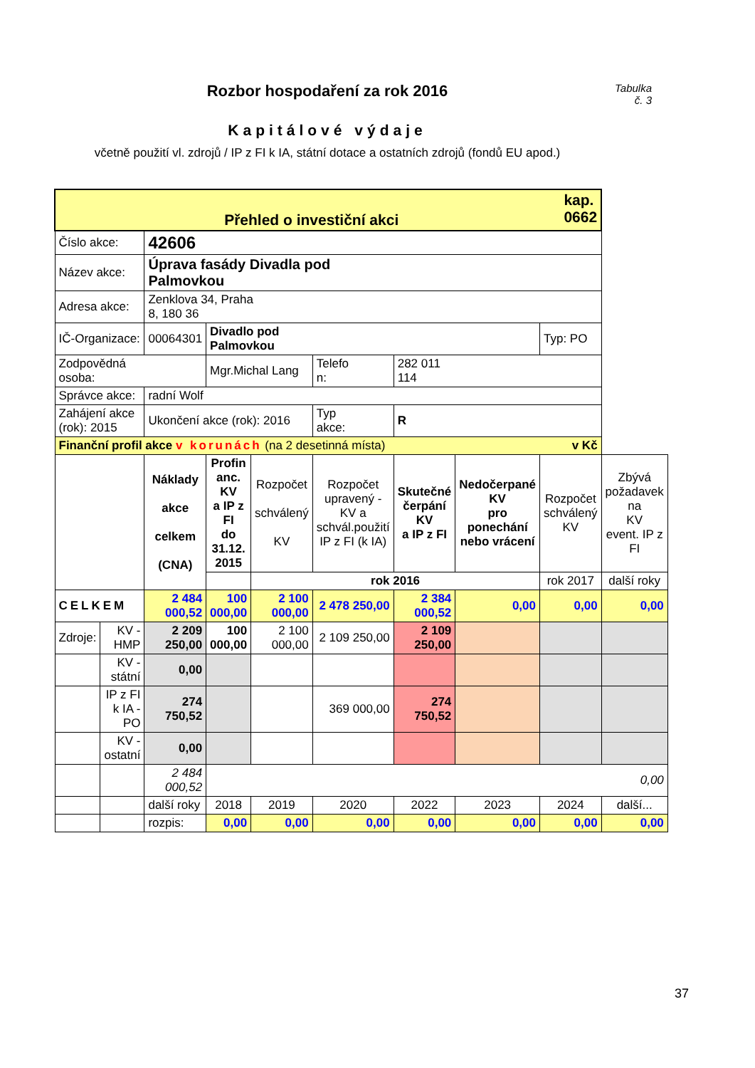Tabulka
č. 3
Rozbor hospodaření za rok 2016
Kapitálové výdaje
včetně použití vl. zdrojů / IP z FI k IA, státní dotace a ostatních zdrojů (fondů EU apod.)
| kap. 0662 Přehled o investiční akci | | | | | | | | | |
| Číslo akce: | | 42606 | | | | | | | |
| Název akce: | | Úprava fasády Divadla pod Palmovkou | | | | | | | |
| Adresa akce: | | Zenklova 34, Praha 8, 180 36 | | | | | | | |
| IČ-Organizace: | | 00064301 | Divadlo pod Palmovkou | | | | | Typ: PO | |
| Zodpovědná osoba: | | | Mgr.Michal Lang | | Telefo n: | 282 011 114 | | | |
| Správce akce: | | radní Wolf | | | | | | | |
| Zahájení akce (rok): 2015 | | Ukončení akce (rok): 2016 | | | Typ akce: | R | | | |
| Finanční profil akce v korunách (na 2 desetinná místa) v Kč | | | | | | | | | |
| | | Náklady akce celkem (CNA) | Profin anc. KV a IP z FI do 31.12. 2015 | Rozpočet schválený KV | Rozpočet upravený - KV a schvál.použití IP z FI (k IA) | Skutečné čerpání KV a IP z FI | Nedočerpané KV pro ponechání nebo vrácení | Rozpočet schválený KV | Zbývá požadavek na KV event. IP z FI |
| | | | | rok 2016 | | | | rok 2017 | další roky |
| CELKEM | | 2 484 000,52 | 100 000,00 | 2 100 000,00 | 2 478 250,00 | 2 384 000,52 | 0,00 | 0,00 | 0,00 |
| Zdroje: | KV - HMP | 2 209 250,00 | 100 000,00 | 2 100 000,00 | 2 109 250,00 | 2 109 250,00 | | | |
| | KV - státní | 0,00 | | | | | | | |
| | IP z FI k IA - PO | 274 750,52 | | | 369 000,00 | 274 750,52 | | | |
| | KV - ostatní | 0,00 | | | | | | | |
| | | 2 484 000,52 | 0,00 | | | | | | |
| | | další roky | 2018 | 2019 | 2020 | 2022 | 2023 | 2024 | další... |
| | | rozpis: | 0,00 | 0,00 | 0,00 | 0,00 | 0,00 | 0,00 | 0,00 |
37